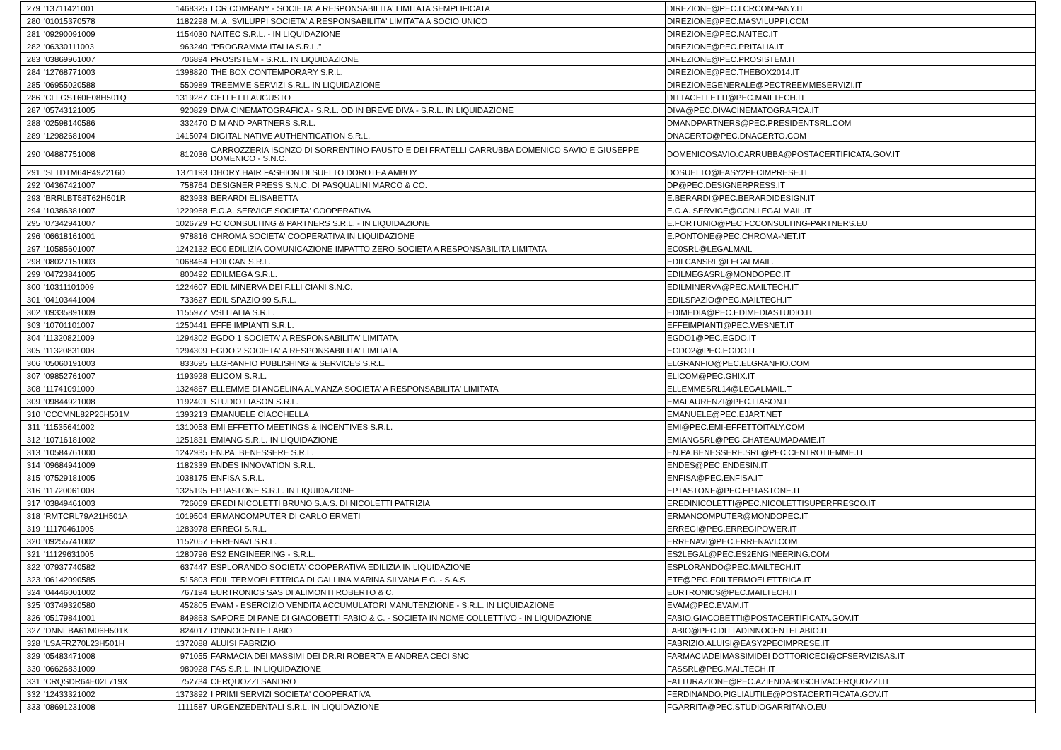| 279 | '13711421001 | 1468325 | LCR COMPANY - SOCIETA' A RESPONSABILITA' LIMITATA SEMPLIFICATA | DIREZIONE@PEC.LCRCOMPANY.IT |
| 280 | '01015370578 | 1182298 | M. A. SVILUPPI SOCIETA' A RESPONSABILITA' LIMITATA A SOCIO UNICO | DIREZIONE@PEC.MASVILUPPI.COM |
| 281 | '09290091009 | 1154030 | NAITEC S.R.L. - IN LIQUIDAZIONE | DIREZIONE@PEC.NAITEC.IT |
| 282 | '06330111003 | 963240 | "PROGRAMMA ITALIA S.R.L." | DIREZIONE@PEC.PRITALIA.IT |
| 283 | '03869961007 | 706894 | PROSISTEM - S.R.L. IN LIQUIDAZIONE | DIREZIONE@PEC.PROSISTEM.IT |
| 284 | '12768771003 | 1398820 | THE BOX CONTEMPORARY S.R.L. | DIREZIONE@PEC.THEBOX2014.IT |
| 285 | '06955020588 | 550989 | TREEMME SERVIZI S.R.L. IN LIQUIDAZIONE | DIREZIONEGENERALE@PECTREEMMESERVIZI.IT |
| 286 | 'CLLGST60E08H501Q | 1319287 | CELLETTI AUGUSTO | DITTACELLETTI@PEC.MAILTECH.IT |
| 287 | '05743121005 | 920829 | DIVA CINEMATOGRAFICA - S.R.L. OD IN BREVE DIVA - S.R.L. IN LIQUIDAZIONE | DIVA@PEC.DIVACINEMATOGRAFICA.IT |
| 288 | '02598140586 | 332470 | D M AND PARTNERS S.R.L. | DMANDPARTNERS@PEC.PRESIDENTSRL.COM |
| 289 | '12982681004 | 1415074 | DIGITAL NATIVE AUTHENTICATION S.R.L. | DNACERTO@PEC.DNACERTO.COM |
| 290 | '04887751008 | 812036 | CARROZZERIA ISONZO DI SORRENTINO FAUSTO E DEI FRATELLI CARRUBBA DOMENICO SAVIO E GIUSEPPE DOMENICO - S.N.C. | DOMENICOSAVIO.CARRUBBA@POSTACERTIFICATA.GOV.IT |
| 291 | 'SLTDTM64P49Z216D | 1371193 | DHORY HAIR FASHION DI SUELTO DOROTEA AMBOY | DOSUELTO@EASY2PECIMPRESE.IT |
| 292 | '04367421007 | 758764 | DESIGNER PRESS S.N.C. DI PASQUALINI MARCO & CO. | DP@PEC.DESIGNERPRESS.IT |
| 293 | 'BRRLBT58T62H501R | 823933 | BERARDI ELISABETTA | E.BERARDI@PEC.BERARDIDESIGN.IT |
| 294 | '10386381007 | 1229968 | E.C.A. SERVICE SOCIETA' COOPERATIVA | E.C.A. SERVICE@CGN.LEGALMAIL.IT |
| 295 | '07342941007 | 1026729 | FC CONSULTING & PARTNERS S.R.L. - IN LIQUIDAZIONE | E.FORTUNIO@PEC.FCCONSULTING-PARTNERS.EU |
| 296 | '06618161001 | 978816 | CHROMA SOCIETA' COOPERATIVA IN LIQUIDAZIONE | E.PONTONE@PEC.CHROMA-NET.IT |
| 297 | '10585601007 | 1242132 | EC0 EDILIZIA COMUNICAZIONE IMPATTO ZERO SOCIETA A RESPONSABILITA LIMITATA | EC0SRL@LEGALMAIL |
| 298 | '08027151003 | 1068464 | EDILCAN S.R.L. | EDILCANSRL@LEGALMAIL. |
| 299 | '04723841005 | 800492 | EDILMEGA S.R.L. | EDILMEGASRL@MONDOPEC.IT |
| 300 | '10311101009 | 1224607 | EDIL MINERVA DEI F.LLI CIANI S.N.C. | EDILMINERVA@PEC.MAILTECH.IT |
| 301 | '04103441004 | 733627 | EDIL SPAZIO 99 S.R.L. | EDILSPAZIO@PEC.MAILTECH.IT |
| 302 | '09335891009 | 1155977 | VSI ITALIA S.R.L. | EDIMEDIA@PEC.EDIMEDIASTUDIO.IT |
| 303 | '10701101007 | 1250441 | EFFE IMPIANTI S.R.L. | EFFEIMPIANTI@PEC.WESNET.IT |
| 304 | '11320821009 | 1294302 | EGDO 1 SOCIETA' A RESPONSABILITA' LIMITATA | EGDO1@PEC.EGDO.IT |
| 305 | '11320831008 | 1294309 | EGDO 2 SOCIETA' A RESPONSABILITA' LIMITATA | EGDO2@PEC.EGDO.IT |
| 306 | '05060191003 | 833695 | ELGRANFIO PUBLISHING & SERVICES S.R.L. | ELGRANFIO@PEC.ELGRANFIO.COM |
| 307 | '09852761007 | 1193928 | ELICOM S.R.L. | ELICOM@PEC.GHIX.IT |
| 308 | '11741091000 | 1324867 | ELLEMME DI ANGELINA ALMANZA SOCIETA' A RESPONSABILITA' LIMITATA | ELLEMMESRL14@LEGALMAIL.T |
| 309 | '09844921008 | 1192401 | STUDIO LIASON S.R.L. | EMALAURENZI@PEC.LIASON.IT |
| 310 | 'CCCMNL82P26H501M | 1393213 | EMANUELE CIACCHELLA | EMANUELE@PEC.EJART.NET |
| 311 | '11535641002 | 1310053 | EMI EFFETTO MEETINGS & INCENTIVES S.R.L. | EMI@PEC.EMI-EFFETTOITALY.COM |
| 312 | '10716181002 | 1251831 | EMIANG S.R.L. IN LIQUIDAZIONE | EMIANGSRL@PEC.CHATEAUMADAME.IT |
| 313 | '10584761000 | 1242935 | EN.PA. BENESSERE S.R.L. | EN.PA.BENESSERE.SRL@PEC.CENTROTIEMME.IT |
| 314 | '09684941009 | 1182339 | ENDES INNOVATION S.R.L. | ENDES@PEC.ENDESIN.IT |
| 315 | '07529181005 | 1038175 | ENFISA S.R.L. | ENFISA@PEC.ENFISA.IT |
| 316 | '11720061008 | 1325195 | EPTASTONE S.R.L. IN LIQUIDAZIONE | EPTASTONE@PEC.EPTASTONE.IT |
| 317 | '03849461003 | 726069 | EREDI NICOLETTI BRUNO S.A.S. DI NICOLETTI PATRIZIA | EREDINICOLETTI@PEC.NICOLETTISUPERFRESCO.IT |
| 318 | 'RMTCRL79A21H501A | 1019504 | ERMANCOMPUTER DI CARLO ERMETI | ERMANCOMPUTER@MONDOPEC.IT |
| 319 | '11170461005 | 1283978 | ERREGI S.R.L. | ERREGI@PEC.ERREGIPOWER.IT |
| 320 | '09255741002 | 1152057 | ERRENAVI S.R.L. | ERRENAVI@PEC.ERRENAVI.COM |
| 321 | '11129631005 | 1280796 | ES2 ENGINEERING - S.R.L. | ES2LEGAL@PEC.ES2ENGINEERING.COM |
| 322 | '07937740582 | 637447 | ESPLORANDO SOCIETA' COOPERATIVA EDILIZIA IN LIQUIDAZIONE | ESPLORANDO@PEC.MAILTECH.IT |
| 323 | '06142090585 | 515803 | EDIL TERMOELETTRICA DI GALLINA MARINA SILVANA E C. - S.A.S | ETE@PEC.EDILTERMOELETTRICA.IT |
| 324 | '04446001002 | 767194 | EURTRONICS SAS DI ALIMONTI ROBERTO & C. | EURTRONICS@PEC.MAILTECH.IT |
| 325 | '03749320580 | 452805 | EVAM - ESERCIZIO VENDITA ACCUMULATORI MANUTENZIONE - S.R.L. IN LIQUIDAZIONE | EVAM@PEC.EVAM.IT |
| 326 | '05179841001 | 849863 | SAPORE DI PANE DI GIACOBETTI FABIO & C. - SOCIETA IN NOME COLLETTIVO - IN LIQUIDAZIONE | FABIO.GIACOBETTI@POSTACERTIFICATA.GOV.IT |
| 327 | 'DNNFBA61M06H501K | 824017 | D'INNOCENTE FABIO | FABIO@PEC.DITTADINNOCENTEFABIO.IT |
| 328 | 'LSAFRZ70L23H501H | 1372088 | ALUISI FABRIZIO | FABRIZIO.ALUISI@EASY2PECIMPRESE.IT |
| 329 | '05483471008 | 971055 | FARMACIA DEI MASSIMI DEI DR.RI ROBERTA E ANDREA CECI SNC | FARMACIADEIMASSIMIDEI DOTTORICECI@CFSERVIZISAS.IT |
| 330 | '06626831009 | 980928 | FAS S.R.L. IN LIQUIDAZIONE | FASSRL@PEC.MAILTECH.IT |
| 331 | 'CRQSDR64E02L719X | 752734 | CERQUOZZI SANDRO | FATTURAZIONE@PEC.AZIENDABOSCHIVACERQUOZZI.IT |
| 332 | '12433321002 | 1373892 | I PRIMI SERVIZI SOCIETA' COOPERATIVA | FERDINANDO.PIGLIAUTILE@POSTACERTIFICATA.GOV.IT |
| 333 | '08691231008 | 1111587 | URGENZEDENTALI S.R.L. IN LIQUIDAZIONE | FGARRITA@PEC.STUDIOGARRITANO.EU |